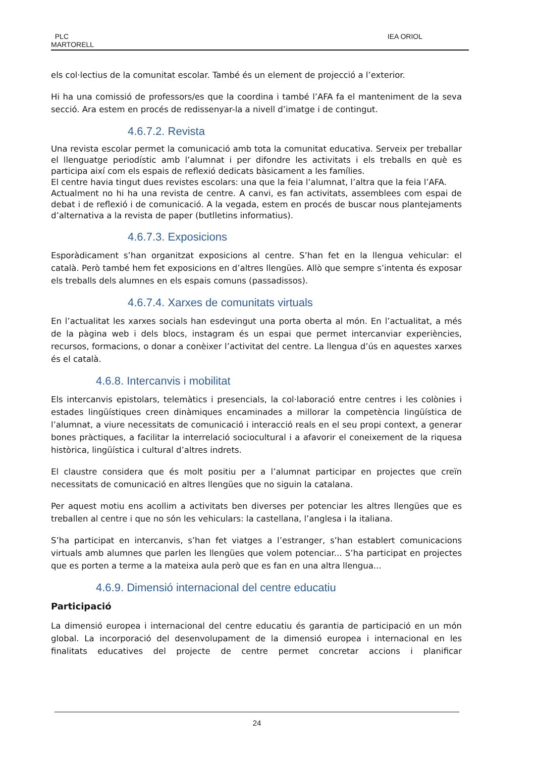PLC
MARTORELL
IEA ORIOL
els col·lectius de la comunitat escolar. També és un element de projecció a l’exterior.
Hi ha una comissió de professors/es que la coordina i també l’AFA fa el manteniment de la seva secció. Ara estem en procés de redissenyar-la a nivell d’imatge i de contingut.
4.6.7.2. Revista
Una revista escolar permet la comunicació amb tota la comunitat educativa. Serveix per treballar el llenguatge periodístic amb l’alumnat i per difondre les activitats i els treballs en què es participa així com els espais de reflexió dedicats bàsicament a les famílies.
El centre havia tingut dues revistes escolars: una que la feia l’alumnat, l’altra que la feia l’AFA.
Actualment no hi ha una revista de centre. A canvi, es fan activitats, assemblees com espai de debat i de reflexió i de comunicació. A la vegada, estem en procés de buscar nous plantejaments d’alternativa a la revista de paper (butlletins informatius).
4.6.7.3. Exposicions
Esporàdicament s’han organitzat exposicions al centre. S’han fet en la llengua vehicular: el català. Però també hem fet exposicions en d’altres llengües. Allò que sempre s’intenta és exposar els treballs dels alumnes en els espais comuns (passadissos).
4.6.7.4. Xarxes de comunitats virtuals
En l’actualitat les xarxes socials han esdevingut una porta oberta al món. En l’actualitat, a més de la pàgina web i dels blocs, instagram és un espai que permet intercanviar experiències, recursos, formacions, o donar a conèixer l’activitat del centre. La llengua d’ús en aquestes xarxes és el català.
4.6.8. Intercanvis i mobilitat
Els intercanvis epistolars, telemàtics i presencials, la col·laboració entre centres i les colònies i estades lingüístiques creen dinàmiques encaminades a millorar la competència lingüística de l’alumnat, a viure necessitats de comunicació i interacció reals en el seu propi context, a generar bones pràctiques, a facilitar la interrelació sociocultural i a afavorir el coneixement de la riquesa històrica, lingüística i cultural d’altres indrets.
El claustre considera que és molt positiu per a l’alumnat participar en projectes que creïn necessitats de comunicació en altres llengües que no siguin la catalana.
Per aquest motiu ens acollim a activitats ben diverses per potenciar les altres llengües que es treballen al centre i que no són les vehiculars: la castellana, l’anglesa i la italiana.
S’ha participat en intercanvis, s’han fet viatges a l’estranger, s’han establert comunicacions virtuals amb alumnes que parlen les llengües que volem potenciar... S’ha participat en projectes que es porten a terme a la mateixa aula però que es fan en una altra llengua...
4.6.9. Dimensió internacional del centre educatiu
Participació
La dimensió europea i internacional del centre educatiu és garantia de participació en un món global. La incorporació del desenvolupament de la dimensió europea i internacional en les finalitats educatives del projecte de centre permet concretar accions i planificar
24